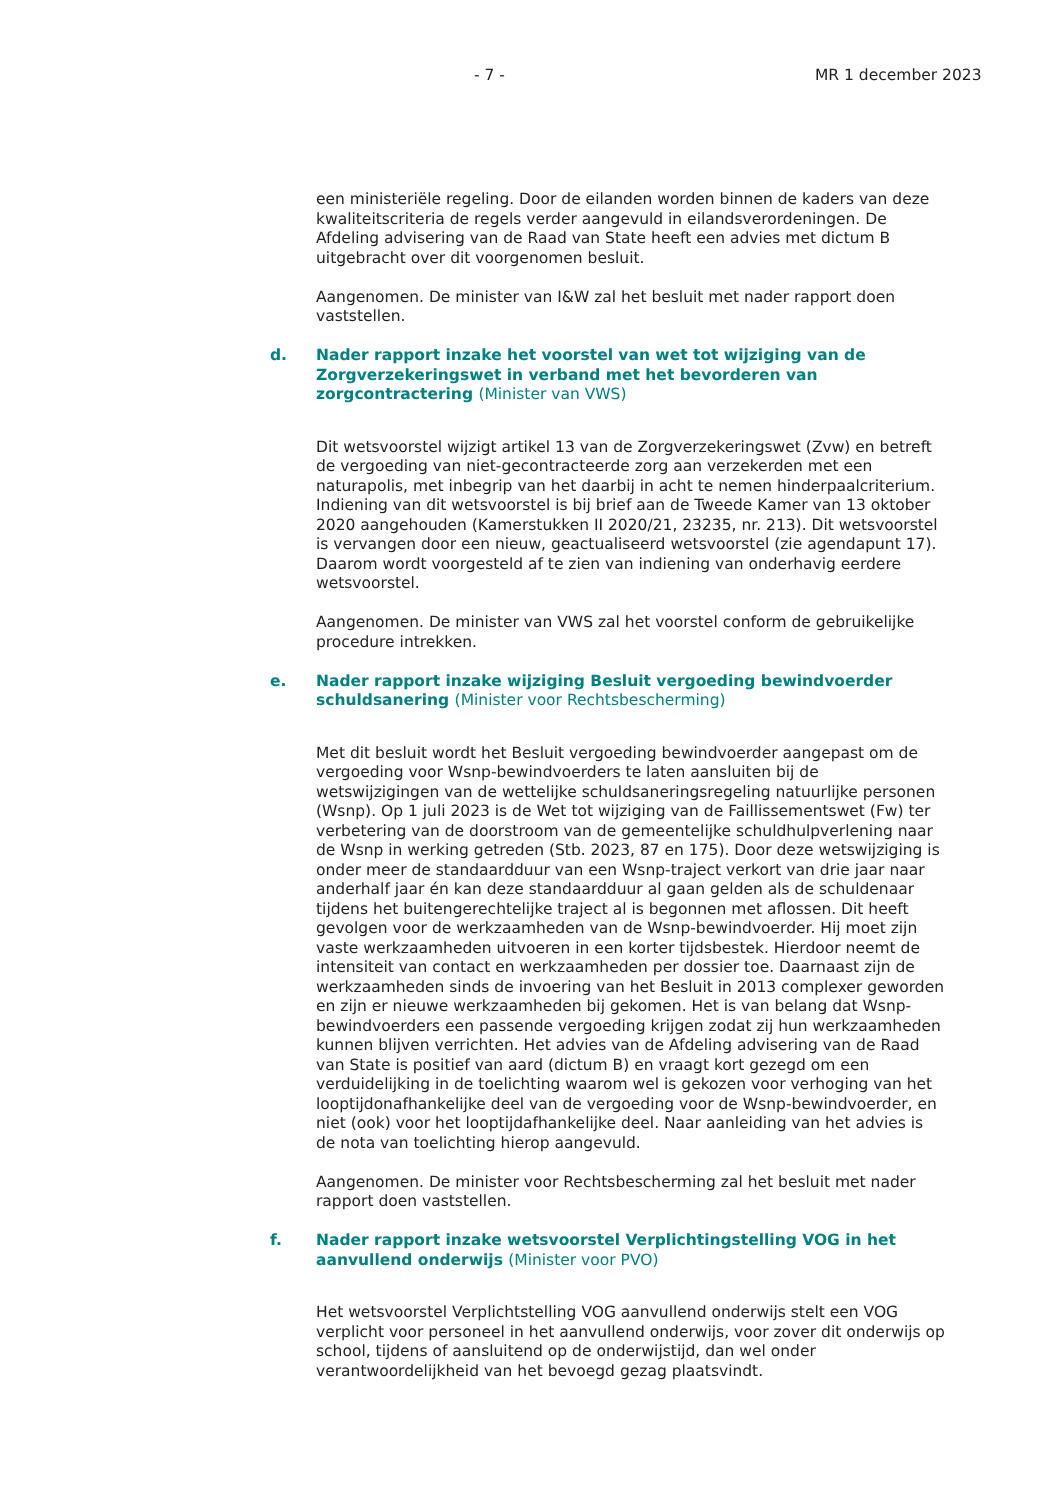- 7 - MR 1 december 2023
een ministeriële regeling. Door de eilanden worden binnen de kaders van deze kwaliteitscriteria de regels verder aangevuld in eilandsverordeningen. De Afdeling advisering van de Raad van State heeft een advies met dictum B uitgebracht over dit voorgenomen besluit.
Aangenomen. De minister van I&W zal het besluit met nader rapport doen vaststellen.
d. Nader rapport inzake het voorstel van wet tot wijziging van de Zorgverzekeringswet in verband met het bevorderen van zorgcontractering (Minister van VWS)
Dit wetsvoorstel wijzigt artikel 13 van de Zorgverzekeringswet (Zvw) en betreft de vergoeding van niet-gecontracteerde zorg aan verzekerden met een naturapolis, met inbegrip van het daarbij in acht te nemen hinderpaalcriterium. Indiening van dit wetsvoorstel is bij brief aan de Tweede Kamer van 13 oktober 2020 aangehouden (Kamerstukken II 2020/21, 23235, nr. 213). Dit wetsvoorstel is vervangen door een nieuw, geactualiseerd wetsvoorstel (zie agendapunt 17). Daarom wordt voorgesteld af te zien van indiening van onderhavig eerdere wetsvoorstel.
Aangenomen. De minister van VWS zal het voorstel conform de gebruikelijke procedure intrekken.
e. Nader rapport inzake wijziging Besluit vergoeding bewindvoerder schuldsanering (Minister voor Rechtsbescherming)
Met dit besluit wordt het Besluit vergoeding bewindvoerder aangepast om de vergoeding voor Wsnp-bewindvoerders te laten aansluiten bij de wetswijzigingen van de wettelijke schuldsaneringsregeling natuurlijke personen (Wsnp). Op 1 juli 2023 is de Wet tot wijziging van de Faillissementswet (Fw) ter verbetering van de doorstroom van de gemeentelijke schuldhulpverlening naar de Wsnp in werking getreden (Stb. 2023, 87 en 175). Door deze wetswijziging is onder meer de standaardduur van een Wsnp-traject verkort van drie jaar naar anderhalf jaar én kan deze standaardduur al gaan gelden als de schuldenaar tijdens het buitengerechtelijke traject al is begonnen met aflossen. Dit heeft gevolgen voor de werkzaamheden van de Wsnp-bewindvoerder. Hij moet zijn vaste werkzaamheden uitvoeren in een korter tijdsbestek. Hierdoor neemt de intensiteit van contact en werkzaamheden per dossier toe. Daarnaast zijn de werkzaamheden sinds de invoering van het Besluit in 2013 complexer geworden en zijn er nieuwe werkzaamheden bij gekomen. Het is van belang dat Wsnp-bewindvoerders een passende vergoeding krijgen zodat zij hun werkzaamheden kunnen blijven verrichten. Het advies van de Afdeling advisering van de Raad van State is positief van aard (dictum B) en vraagt kort gezegd om een verduidelijking in de toelichting waarom wel is gekozen voor verhoging van het looptijdonafhankelijke deel van de vergoeding voor de Wsnp-bewindvoerder, en niet (ook) voor het looptijdafhankelijke deel. Naar aanleiding van het advies is de nota van toelichting hierop aangevuld.
Aangenomen. De minister voor Rechtsbescherming zal het besluit met nader rapport doen vaststellen.
f. Nader rapport inzake wetsvoorstel Verplichtingstelling VOG in het aanvullend onderwijs (Minister voor PVO)
Het wetsvoorstel Verplichtstelling VOG aanvullend onderwijs stelt een VOG verplicht voor personeel in het aanvullend onderwijs, voor zover dit onderwijs op school, tijdens of aansluitend op de onderwijstijd, dan wel onder verantwoordelijkheid van het bevoegd gezag plaatsvindt.